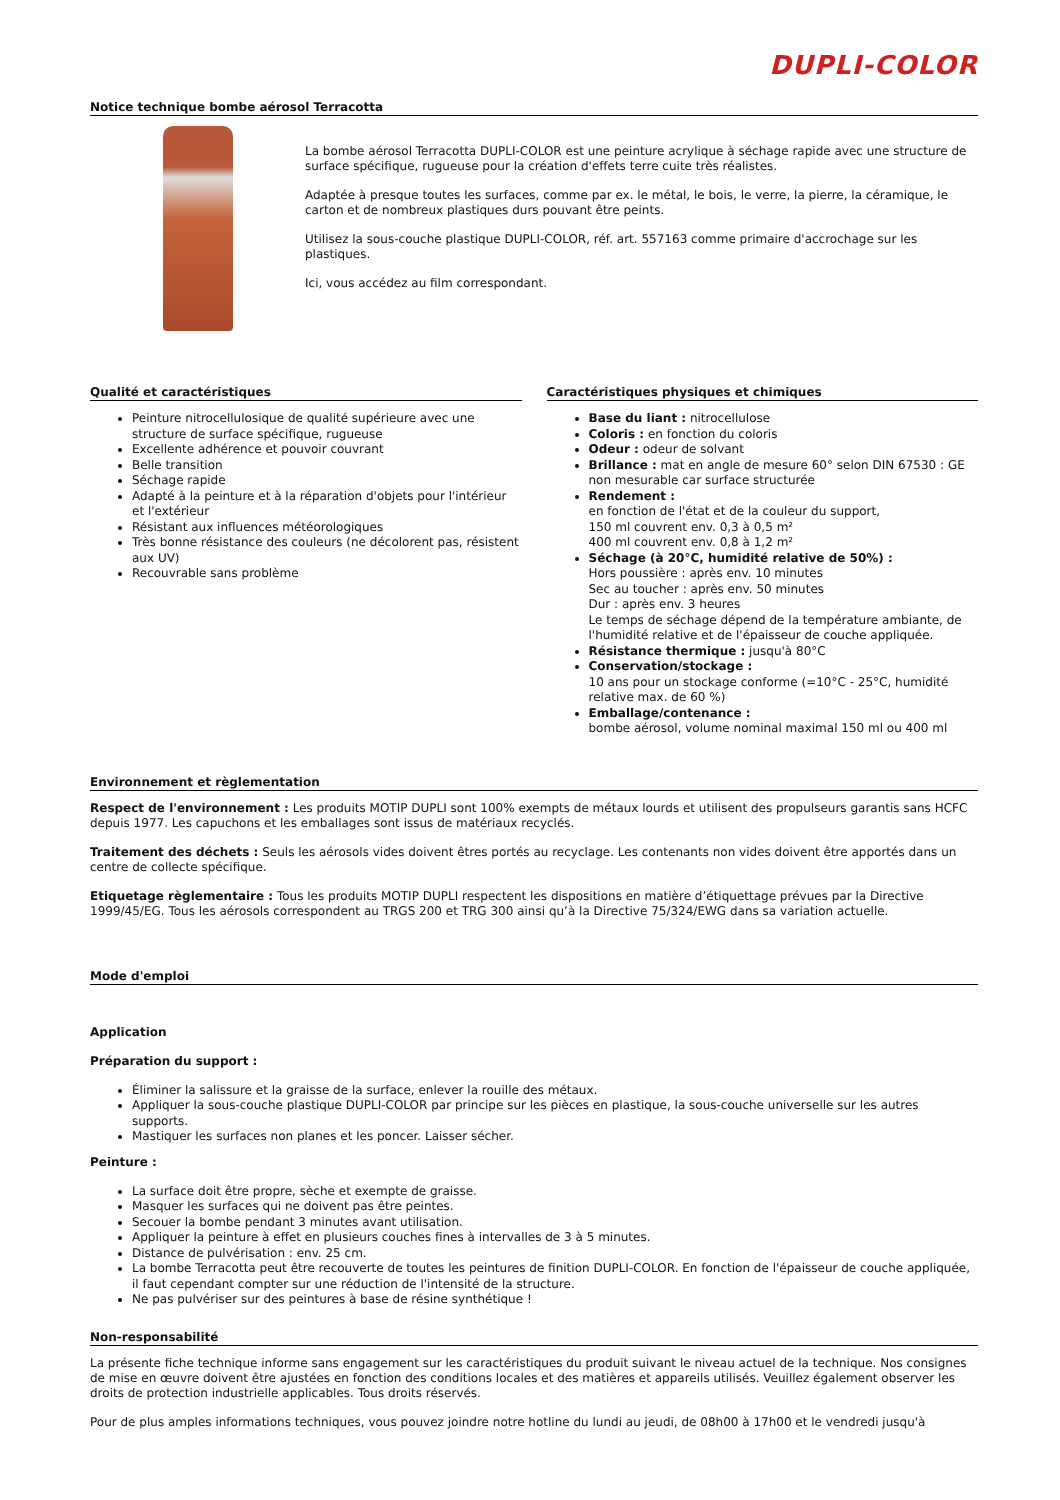DUPLI-COLOR
Notice technique bombe aérosol Terracotta
La bombe aérosol Terracotta DUPLI-COLOR est une peinture acrylique à séchage rapide avec une structure de surface spécifique, rugueuse pour la création d'effets terre cuite très réalistes.
Adaptée à presque toutes les surfaces, comme par ex. le métal, le bois, le verre, la pierre, la céramique, le carton et de nombreux plastiques durs pouvant être peints.
Utilisez la sous-couche plastique DUPLI-COLOR, réf. art. 557163 comme primaire d'accrochage sur les plastiques.
Ici, vous accédez au film correspondant.
Qualité et caractéristiques
Peinture nitrocellulosique de qualité supérieure avec une structure de surface spécifique, rugueuse
Excellente adhérence et pouvoir couvrant
Belle transition
Séchage rapide
Adapté à la peinture et à la réparation d'objets pour l'intérieur et l'extérieur
Résistant aux influences météorologiques
Très bonne résistance des couleurs (ne décolorent pas, résistent aux UV)
Recouvrable sans problème
Caractéristiques physiques et chimiques
Base du liant : nitrocellulose
Coloris : en fonction du coloris
Odeur : odeur de solvant
Brillance : mat en angle de mesure 60° selon DIN 67530 : GE non mesurable car surface structurée
Rendement :
en fonction de l'état et de la couleur du support,
150 ml couvrent env. 0,3 à 0,5 m²
400 ml couvrent env. 0,8 à 1,2 m²
Séchage (à 20°C, humidité relative de 50%) :
Hors poussière : après env. 10 minutes
Sec au toucher : après env. 50 minutes
Dur : après env. 3 heures
Le temps de séchage dépend de la température ambiante, de l'humidité relative et de l'épaisseur de couche appliquée.
Résistance thermique : jusqu'à 80°C
Conservation/stockage :
10 ans pour un stockage conforme (=10°C - 25°C, humidité relative max. de 60 %)
Emballage/contenance :
bombe aérosol, volume nominal maximal 150 ml ou 400 ml
Environnement et règlementation
Respect de l'environnement : Les produits MOTIP DUPLI sont 100% exempts de métaux lourds et utilisent des propulseurs garantis sans HCFC depuis 1977. Les capuchons et les emballages sont issus de matériaux recyclés.
Traitement des déchets : Seuls les aérosols vides doivent êtres portés au recyclage. Les contenants non vides doivent être apportés dans un centre de collecte spécifique.
Etiquetage règlementaire : Tous les produits MOTIP DUPLI respectent les dispositions en matière d’étiquettage prévues par la Directive 1999/45/EG. Tous les aérosols correspondent au TRGS 200 et TRG 300 ainsi qu’à la Directive 75/324/EWG dans sa variation actuelle.
Mode d'emploi
Application
Préparation du support :
Éliminer la salissure et la graisse de la surface, enlever la rouille des métaux.
Appliquer la sous-couche plastique DUPLI-COLOR par principe sur les pièces en plastique, la sous-couche universelle sur les autres supports.
Mastiquer les surfaces non planes et les poncer. Laisser sécher.
Peinture :
La surface doit être propre, sèche et exempte de graisse.
Masquer les surfaces qui ne doivent pas être peintes.
Secouer la bombe pendant 3 minutes avant utilisation.
Appliquer la peinture à effet en plusieurs couches fines à intervalles de 3 à 5 minutes.
Distance de pulvérisation : env. 25 cm.
La bombe Terracotta peut être recouverte de toutes les peintures de finition DUPLI-COLOR. En fonction de l'épaisseur de couche appliquée, il faut cependant compter sur une réduction de l'intensité de la structure.
Ne pas pulvériser sur des peintures à base de résine synthétique !
Non-responsabilité
La présente fiche technique informe sans engagement sur les caractéristiques du produit suivant le niveau actuel de la technique. Nos consignes de mise en œuvre doivent être ajustées en fonction des conditions locales et des matières et appareils utilisés. Veuillez également observer les droits de protection industrielle applicables. Tous droits réservés.
Pour de plus amples informations techniques, vous pouvez joindre notre hotline du lundi au jeudi, de 08h00 à 17h00 et le vendredi jusqu'à